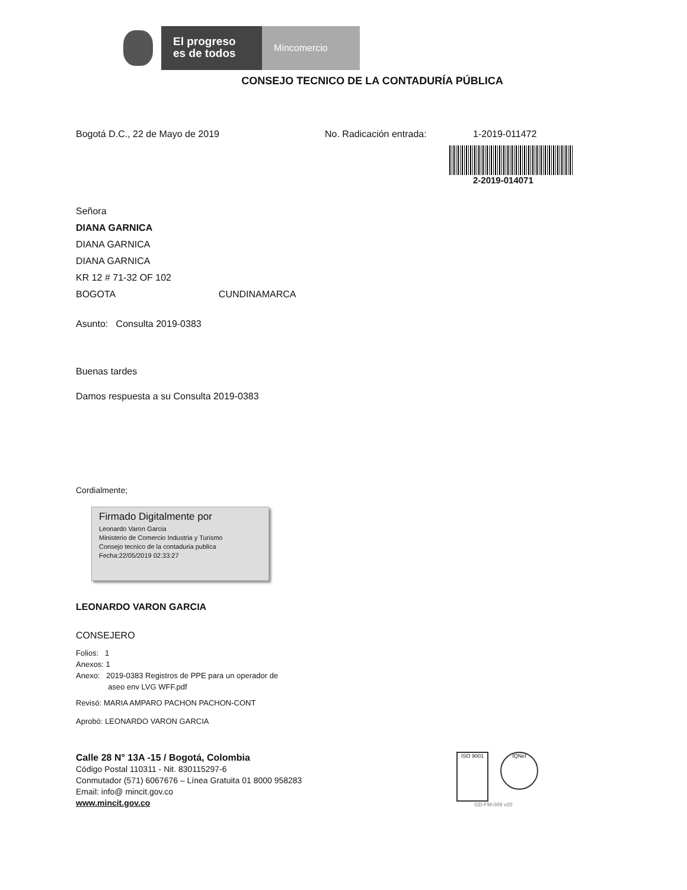El progreso es de todos
Mincomercio
CONSEJO TECNICO DE LA CONTADURÍA PÚBLICA
Bogotá D.C., 22 de Mayo de 2019 No. Radicación entrada: 1-2019-011472
2-2019-014071
Señora
DIANA GARNICA
DIANA GARNICA
DIANA GARNICA
KR 12 # 71-32 OF 102
BOGOTA CUNDINAMARCA
Asunto: Consulta 2019-0383
Buenas tardes
Damos respuesta a su Consulta 2019-0383
Cordialmente;
Firmado Digitalmente por
Leonardo Varon Garcia
Ministerio de Comercio Industria y Turismo
Consejo tecnico de la contaduria publica
Fecha:22/05/2019 02:33:27
LEONARDO VARON GARCIA
CONSEJERO
Folios: 1
Anexos: 1
Anexo: 2019-0383 Registros de PPE para un operador de
aseo env LVG WFF.pdf
Revisó: MARIA AMPARO PACHON PACHON-CONT
Aprobó: LEONARDO VARON GARCIA
Calle 28 N° 13A -15 / Bogotá, Colombia
Código Postal 110311 - Nit. 830115297-6
Conmutador (571) 6067676 – Línea Gratuita 01 8000 958283
Email: info@ mincit.gov.co
www.mincit.gov.co
ISO 9001
IQNet
GD-FM-009 v20